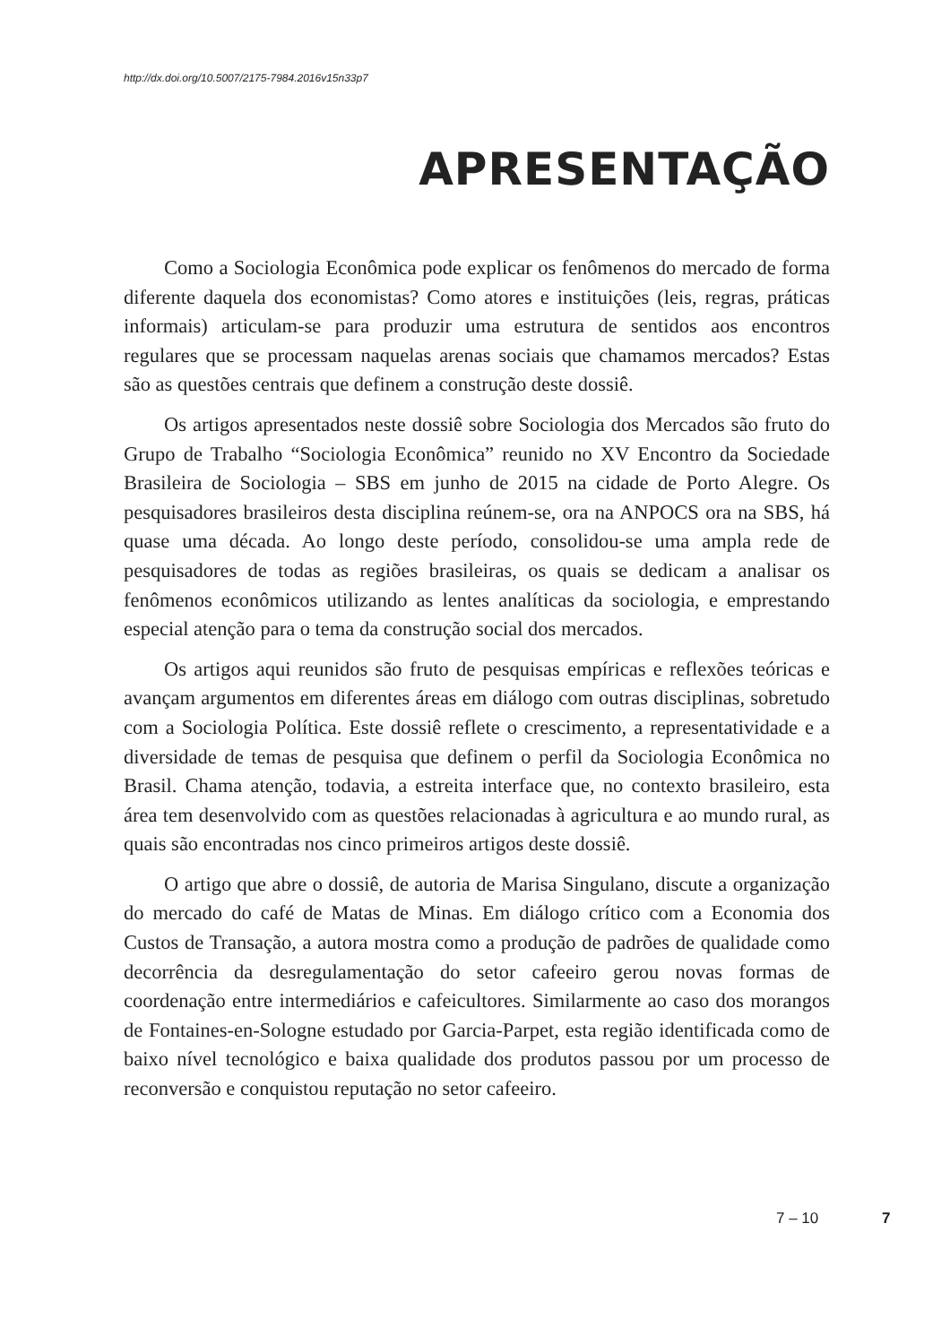http://dx.doi.org/10.5007/2175-7984.2016v15n33p7
APRESENTAÇÃO
Como a Sociologia Econômica pode explicar os fenômenos do mercado de forma diferente daquela dos economistas? Como atores e instituições (leis, regras, práticas informais) articulam-se para produzir uma estrutura de sentidos aos encontros regulares que se processam naquelas arenas sociais que chamamos mercados? Estas são as questões centrais que definem a construção deste dossiê.
Os artigos apresentados neste dossiê sobre Sociologia dos Mercados são fruto do Grupo de Trabalho “Sociologia Econômica” reunido no XV Encontro da Sociedade Brasileira de Sociologia – SBS em junho de 2015 na cidade de Porto Alegre. Os pesquisadores brasileiros desta disciplina reúnem-se, ora na ANPOCS ora na SBS, há quase uma década. Ao longo deste período, consolidou-se uma ampla rede de pesquisadores de todas as regiões brasileiras, os quais se dedicam a analisar os fenômenos econômicos utilizando as lentes analíticas da sociologia, e emprestando especial atenção para o tema da construção social dos mercados.
Os artigos aqui reunidos são fruto de pesquisas empíricas e reflexões teóricas e avançam argumentos em diferentes áreas em diálogo com outras disciplinas, sobretudo com a Sociologia Política. Este dossiê reflete o crescimento, a representatividade e a diversidade de temas de pesquisa que definem o perfil da Sociologia Econômica no Brasil. Chama atenção, todavia, a estreita interface que, no contexto brasileiro, esta área tem desenvolvido com as questões relacionadas à agricultura e ao mundo rural, as quais são encontradas nos cinco primeiros artigos deste dossiê.
O artigo que abre o dossiê, de autoria de Marisa Singulano, discute a organização do mercado do café de Matas de Minas. Em diálogo crítico com a Economia dos Custos de Transação, a autora mostra como a produção de padrões de qualidade como decorrência da desregulamentação do setor cafeeiro gerou novas formas de coordenação entre intermediários e cafeicultores. Similarmente ao caso dos morangos de Fontaines-en-Sologne estudado por Garcia-Parpet, esta região identificada como de baixo nível tecnológico e baixa qualidade dos produtos passou por um processo de reconversão e conquistou reputação no setor cafeeiro.
7 – 10 7